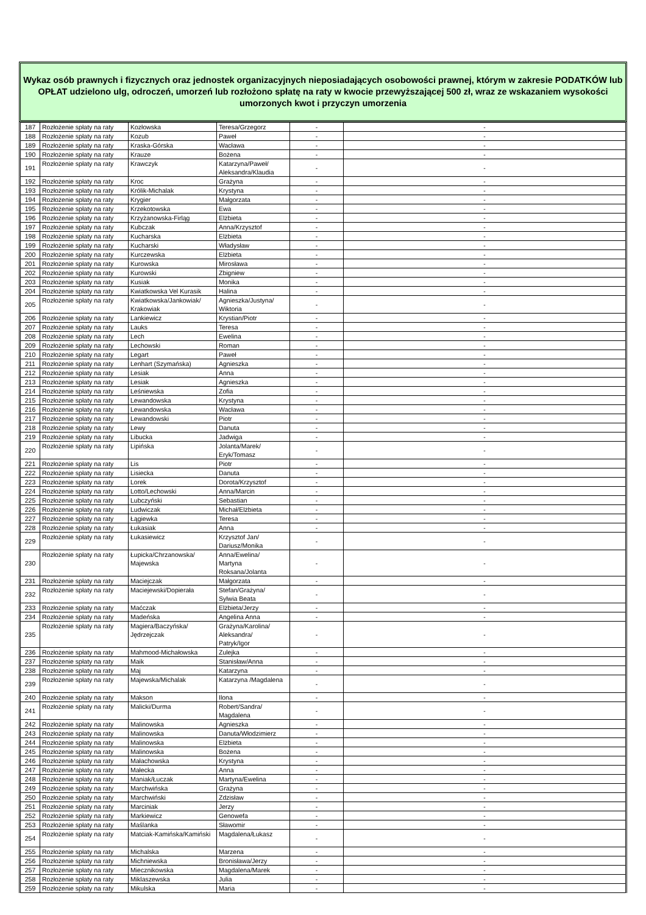Wykaz osób prawnych i fizycznych oraz jednostek organizacyjnych nieposiadających osobowości prawnej, którym w zakresie PODATKÓW lub OPŁAT udzielono ulg, odroczeń, umorzeń lub rozłożono spłatę na raty w kwocie przewyższającej 500 zł, wraz ze wskazaniem wysokości umorzonych kwot i przyczyn umorzenia
| 187 | Rozłożenie spłaty na raty | Kozłowska | Teresa/Grzegorz | - | - |
| 188 | Rozłożenie spłaty na raty | Kozub | Paweł | - | - |
| 189 | Rozłożenie spłaty na raty | Kraska-Górska | Wacława | - | - |
| 190 | Rozłożenie spłaty na raty | Krauze | Bożena | - | - |
| 191 | Rozłożenie spłaty na raty | Krawczyk | Katarzyna/Paweł/ Aleksandra/Klaudia | - | - |
| 192 | Rozłożenie spłaty na raty | Kroc | Grażyna | - | - |
| 193 | Rozłożenie spłaty na raty | Królik-Michalak | Krystyna | - | - |
| 194 | Rozłożenie spłaty na raty | Krygier | Małgorzata | - | - |
| 195 | Rozłożenie spłaty na raty | Krzekotowska | Ewa | - | - |
| 196 | Rozłożenie spłaty na raty | Krzyżanowska-Firląg | Elżbieta | - | - |
| 197 | Rozłożenie spłaty na raty | Kubczak | Anna/Krzysztof | - | - |
| 198 | Rozłożenie spłaty na raty | Kucharska | Elżbieta | - | - |
| 199 | Rozłożenie spłaty na raty | Kucharski | Władysław | - | - |
| 200 | Rozłożenie spłaty na raty | Kurczewska | Elżbieta | - | - |
| 201 | Rozłożenie spłaty na raty | Kurowska | Mirosława | - | - |
| 202 | Rozłożenie spłaty na raty | Kurowski | Zbigniew | - | - |
| 203 | Rozłożenie spłaty na raty | Kusiak | Monika | - | - |
| 204 | Rozłożenie spłaty na raty | Kwiatkowska Vel Kurasik | Halina | - | - |
| 205 | Rozłożenie spłaty na raty | Kwiatkowska/Jankowiak/ Krakowiak | Agnieszka/Justyna/ Wiktoria | - | - |
| 206 | Rozłożenie spłaty na raty | Lankiewicz | Krystian/Piotr | - | - |
| 207 | Rozłożenie spłaty na raty | Lauks | Teresa | - | - |
| 208 | Rozłożenie spłaty na raty | Lech | Ewelina | - | - |
| 209 | Rozłożenie spłaty na raty | Lechowski | Roman | - | - |
| 210 | Rozłożenie spłaty na raty | Legart | Paweł | - | - |
| 211 | Rozłożenie spłaty na raty | Lenhart (Szymańska) | Agnieszka | - | - |
| 212 | Rozłożenie spłaty na raty | Lesiak | Anna | - | - |
| 213 | Rozłożenie spłaty na raty | Lesiak | Agnieszka | - | - |
| 214 | Rozłożenie spłaty na raty | Leśniewska | Zofia | - | - |
| 215 | Rozłożenie spłaty na raty | Lewandowska | Krystyna | - | - |
| 216 | Rozłożenie spłaty na raty | Lewandowska | Wacława | - | - |
| 217 | Rozłożenie spłaty na raty | Lewandowski | Piotr | - | - |
| 218 | Rozłożenie spłaty na raty | Lewy | Danuta | - | - |
| 219 | Rozłożenie spłaty na raty | Libucka | Jadwiga | - | - |
| 220 | Rozłożenie spłaty na raty | Lipińska | Jolanta/Marek/ Eryk/Tomasz | - | - |
| 221 | Rozłożenie spłaty na raty | Lis | Piotr | - | - |
| 222 | Rozłożenie spłaty na raty | Lisiecka | Danuta | - | - |
| 223 | Rozłożenie spłaty na raty | Lorek | Dorota/Krzysztof | - | - |
| 224 | Rozłożenie spłaty na raty | Lotto/Lechowski | Anna/Marcin | - | - |
| 225 | Rozłożenie spłaty na raty | Lubczyński | Sebastian | - | - |
| 226 | Rozłożenie spłaty na raty | Ludwiczak | Michał/Elżbieta | - | - |
| 227 | Rozłożenie spłaty na raty | Łągiewka | Teresa | - | - |
| 228 | Rozłożenie spłaty na raty | Łukasiak | Anna | - | - |
| 229 | Rozłożenie spłaty na raty | Łukasiewicz | Krzysztof Jan/ Dariusz/Monika | - | - |
| 230 | Rozłożenie spłaty na raty | Łupicka/Chrzanowska/ Majewska | Anna/Ewelina/ Martyna Roksana/Jolanta | - | - |
| 231 | Rozłożenie spłaty na raty | Maciejczak | Małgorzata | - | - |
| 232 | Rozłożenie spłaty na raty | Maciejewski/Dopierała | Stefan/Grażyna/ Sylwia Beata | - | - |
| 233 | Rozłożenie spłaty na raty | Maćczak | Elżbieta/Jerzy | - | - |
| 234 | Rozłożenie spłaty na raty | Madeńska | Angelina Anna | - | - |
| 235 | Rozłożenie spłaty na raty | Magiera/Baczyńska/ Jędrzejczak | Grażyna/Karolina/ Aleksandra/ Patryk/Igor | - | - |
| 236 | Rozłożenie spłaty na raty | Mahmood-Michałowska | Zulejka | - | - |
| 237 | Rozłożenie spłaty na raty | Maik | Stanisław/Anna | - | - |
| 238 | Rozłożenie spłaty na raty | Maj | Katarzyna | - | - |
| 239 | Rozłożenie spłaty na raty | Majewska/Michalak | Katarzyna /Magdalena | - | - |
| 240 | Rozłożenie spłaty na raty | Makson | Ilona | - | - |
| 241 | Rozłożenie spłaty na raty | Malicki/Durma | Robert/Sandra/ Magdalena | - | - |
| 242 | Rozłożenie spłaty na raty | Malinowska | Agnieszka | - | - |
| 243 | Rozłożenie spłaty na raty | Malinowska | Danuta/Włodzimierz | - | - |
| 244 | Rozłożenie spłaty na raty | Malinowska | Elżbieta | - | - |
| 245 | Rozłożenie spłaty na raty | Malinowska | Bożena | - | - |
| 246 | Rozłożenie spłaty na raty | Małachowska | Krystyna | - | - |
| 247 | Rozłożenie spłaty na raty | Małecka | Anna | - | - |
| 248 | Rozłożenie spłaty na raty | Maniak/Łuczak | Martyna/Ewelina | - | - |
| 249 | Rozłożenie spłaty na raty | Marchwińska | Grażyna | - | - |
| 250 | Rozłożenie spłaty na raty | Marchwiński | Zdzisław | - | - |
| 251 | Rozłożenie spłaty na raty | Marciniak | Jerzy | - | - |
| 252 | Rozłożenie spłaty na raty | Markiewicz | Genowefa | - | - |
| 253 | Rozłożenie spłaty na raty | Maślanka | Sławomir | - | - |
| 254 | Rozłożenie spłaty na raty | Matciak-Kamińska/Kamiński | Magdalena/Łukasz | - | - |
| 255 | Rozłożenie spłaty na raty | Michalska | Marzena | - | - |
| 256 | Rozłożenie spłaty na raty | Michniewska | Bronisława/Jerzy | - | - |
| 257 | Rozłożenie spłaty na raty | Miecznikowska | Magdalena/Marek | - | - |
| 258 | Rozłożenie spłaty na raty | Miklaszewska | Julia | - | - |
| 259 | Rozłożenie spłaty na raty | Mikulska | Maria | - | - |